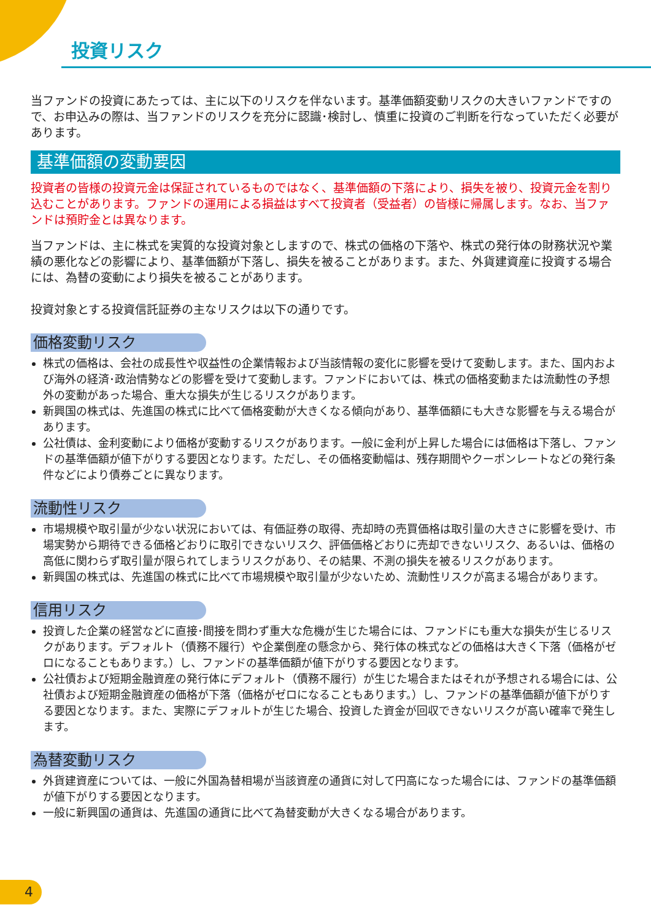投資リスク
当ファンドの投資にあたっては、主に以下のリスクを伴ないます。基準価額変動リスクの大きいファンドですので、お申込みの際は、当ファンドのリスクを充分に認識･検討し、慎重に投資のご判断を行なっていただく必要があります。
基準価額の変動要因
投資者の皆様の投資元金は保証されているものではなく、基準価額の下落により、損失を被り、投資元金を割り込むことがあります。ファンドの運用による損益はすべて投資者（受益者）の皆様に帰属します。なお、当ファンドは預貯金とは異なります。
当ファンドは、主に株式を実質的な投資対象としますので、株式の価格の下落や、株式の発行体の財務状況や業績の悪化などの影響により、基準価額が下落し、損失を被ることがあります。また、外貨建資産に投資する場合には、為替の変動により損失を被ることがあります。
投資対象とする投資信託証券の主なリスクは以下の通りです。
価格変動リスク
株式の価格は、会社の成長性や収益性の企業情報および当該情報の変化に影響を受けて変動します。また、国内および海外の経済･政治情勢などの影響を受けて変動します。ファンドにおいては、株式の価格変動または流動性の予想外の変動があった場合、重大な損失が生じるリスクがあります。
新興国の株式は、先進国の株式に比べて価格変動が大きくなる傾向があり、基準価額にも大きな影響を与える場合があります。
公社債は、金利変動により価格が変動するリスクがあります。一般に金利が上昇した場合には価格は下落し、ファンドの基準価額が値下がりする要因となります。ただし、その価格変動幅は、残存期間やクーポンレートなどの発行条件などにより債券ごとに異なります。
流動性リスク
市場規模や取引量が少ない状況においては、有価証券の取得、売却時の売買価格は取引量の大きさに影響を受け、市場実勢から期待できる価格どおりに取引できないリスク、評価価格どおりに売却できないリスク、あるいは、価格の高低に関わらず取引量が限られてしまうリスクがあり、その結果、不測の損失を被るリスクがあります。
新興国の株式は、先進国の株式に比べて市場規模や取引量が少ないため、流動性リスクが高まる場合があります。
信用リスク
投資した企業の経営などに直接･間接を問わず重大な危機が生じた場合には、ファンドにも重大な損失が生じるリスクがあります。デフォルト（債務不履行）や企業倒産の懸念から、発行体の株式などの価格は大きく下落（価格がゼロになることもあります。）し、ファンドの基準価額が値下がりする要因となります。
公社債および短期金融資産の発行体にデフォルト（債務不履行）が生じた場合またはそれが予想される場合には、公社債および短期金融資産の価格が下落（価格がゼロになることもあります。）し、ファンドの基準価額が値下がりする要因となります。また、実際にデフォルトが生じた場合、投資した資金が回収できないリスクが高い確率で発生します。
為替変動リスク
外貨建資産については、一般に外国為替相場が当該資産の通貨に対して円高になった場合には、ファンドの基準価額が値下がりする要因となります。
一般に新興国の通貨は、先進国の通貨に比べて為替変動が大きくなる場合があります。
4